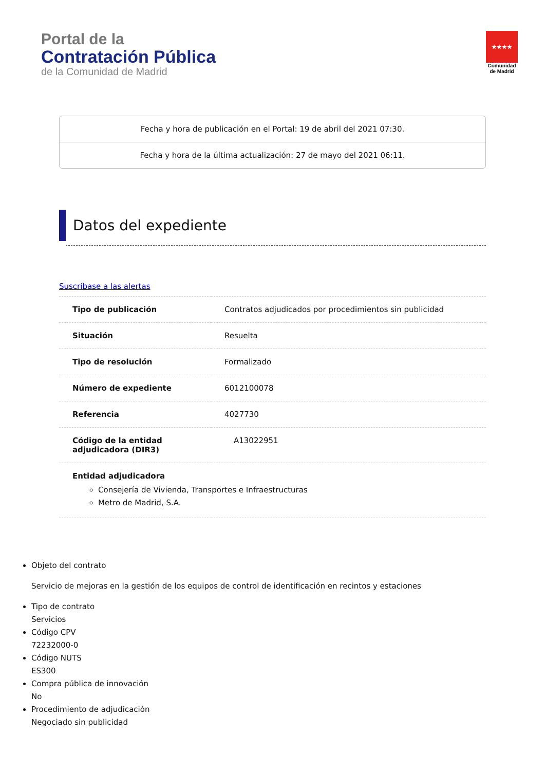Portal de la
Contratación Pública
de la Comunidad de Madrid
★★★★
Comunidad
de Madrid
Fecha y hora de publicación en el Portal: 19 de abril del 2021 07:30.
Fecha y hora de la última actualización: 27 de mayo del 2021 06:11.
Datos del expediente
Suscríbase a las alertas
| Tipo de publicación | Contratos adjudicados por procedimientos sin publicidad |
| Situación | Resuelta |
| Tipo de resolución | Formalizado |
| Número de expediente | 6012100078 |
| Referencia | 4027730 |
| Código de la entidad adjudicadora (DIR3) | A13022951 |
| Entidad adjudicadora Consejería de Vivienda, Transportes e Infraestructuras Metro de Madrid, S.A. | |
Objeto del contrato
Servicio de mejoras en la gestión de los equipos de control de identificación en recintos y estaciones
Tipo de contrato
Servicios
Código CPV
72232000-0
Código NUTS
ES300
Compra pública de innovación
No
Procedimiento de adjudicación
Negociado sin publicidad